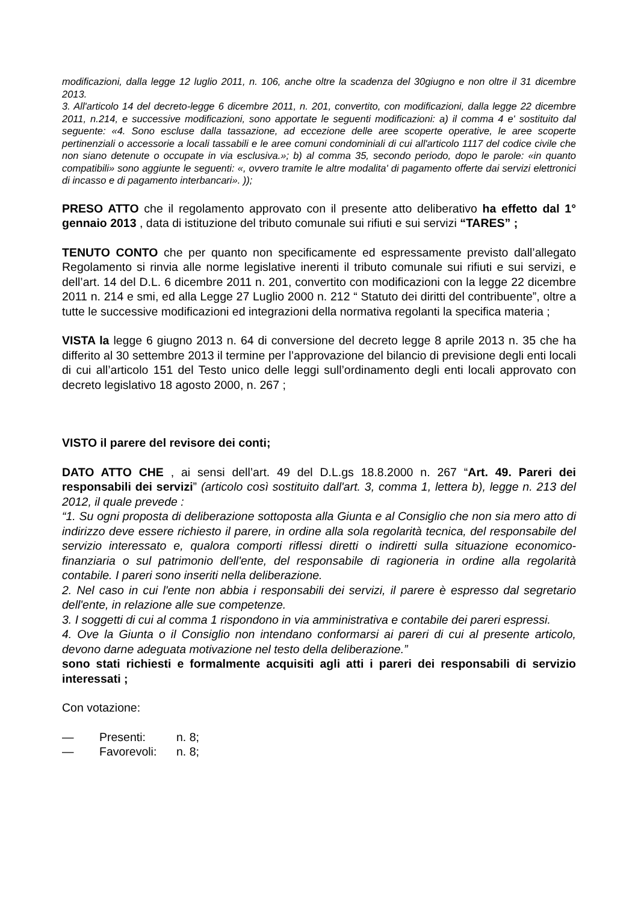modificazioni, dalla legge 12 luglio 2011, n. 106, anche oltre la scadenza del 30giugno e non oltre il 31 dicembre 2013.
3. All'articolo 14 del decreto-legge 6 dicembre 2011, n. 201, convertito, con modificazioni, dalla legge 22 dicembre 2011, n.214, e successive modificazioni, sono apportate le seguenti modificazioni: a) il comma 4 e' sostituito dal seguente: «4. Sono escluse dalla tassazione, ad eccezione delle aree scoperte operative, le aree scoperte pertinenziali o accessorie a locali tassabili e le aree comuni condominiali di cui all'articolo 1117 del codice civile che non siano detenute o occupate in via esclusiva.»; b) al comma 35, secondo periodo, dopo le parole: «in quanto compatibili» sono aggiunte le seguenti: «, ovvero tramite le altre modalita' di pagamento offerte dai servizi elettronici di incasso e di pagamento interbancari». ));
PRESO ATTO che il regolamento approvato con il presente atto deliberativo ha effetto dal 1° gennaio 2013 , data di istituzione del tributo comunale sui rifiuti e sui servizi “TARES” ;
TENUTO CONTO che per quanto non specificamente ed espressamente previsto dall’allegato Regolamento si rinvia alle norme legislative inerenti il tributo comunale sui rifiuti e sui servizi, e dell’art. 14 del D.L. 6 dicembre 2011 n. 201, convertito con modificazioni con la legge 22 dicembre 2011 n. 214 e smi, ed alla Legge 27 Luglio 2000 n. 212 “ Statuto dei diritti del contribuente”, oltre a tutte le successive modificazioni ed integrazioni della normativa regolanti la specifica materia ;
VISTA la legge 6 giugno 2013 n. 64 di conversione del decreto legge 8 aprile 2013 n. 35 che ha differito al 30 settembre 2013 il termine per l’approvazione del bilancio di previsione degli enti locali di cui all’articolo 151 del Testo unico delle leggi sull’ordinamento degli enti locali approvato con decreto legislativo 18 agosto 2000, n. 267 ;
VISTO il parere del revisore dei conti;
DATO ATTO CHE , ai sensi dell’art. 49 del D.L.gs 18.8.2000 n. 267 “Art. 49. Pareri dei responsabili dei servizi” (articolo così sostituito dall'art. 3, comma 1, lettera b), legge n. 213 del 2012, il quale prevede :
“1. Su ogni proposta di deliberazione sottoposta alla Giunta e al Consiglio che non sia mero atto di indirizzo deve essere richiesto il parere, in ordine alla sola regolarità tecnica, del responsabile del servizio interessato e, qualora comporti riflessi diretti o indiretti sulla situazione economico-finanziaria o sul patrimonio dell'ente, del responsabile di ragioneria in ordine alla regolarità contabile. I pareri sono inseriti nella deliberazione.
2. Nel caso in cui l'ente non abbia i responsabili dei servizi, il parere è espresso dal segretario dell'ente, in relazione alle sue competenze.
3. I soggetti di cui al comma 1 rispondono in via amministrativa e contabile dei pareri espressi.
4. Ove la Giunta o il Consiglio non intendano conformarsi ai pareri di cui al presente articolo, devono darne adeguata motivazione nel testo della deliberazione.”
sono stati richiesti e formalmente acquisiti agli atti i pareri dei responsabili di servizio interessati ;
Con votazione:
— Presenti: n. 8;
— Favorevoli: n. 8;